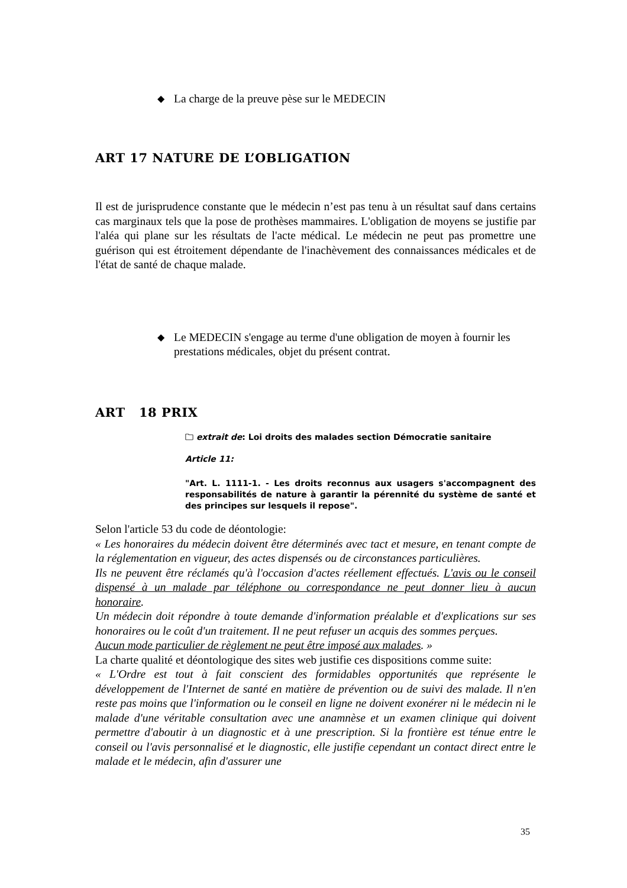◆ La charge de la preuve pèse sur le MEDECIN
ART 17 NATURE DE L’OBLIGATION
Il est de jurisprudence constante que le médecin n’est pas tenu à un résultat sauf dans certains cas marginaux tels que la pose de prothèses mammaires. L'obligation de moyens se justifie par l'aléa qui plane sur les résultats de l'acte médical. Le médecin ne peut pas promettre une guérison qui est étroitement dépendante de l'inachèvement des connaissances médicales et de l'état de santé de chaque malade.
◆ Le MEDECIN s'engage au terme d'une obligation de moyen à fournir les prestations médicales, objet du présent contrat.
ART 18 PRIX
🗀 extrait de: Loi droits des malades section Démocratie sanitaire
Article 11:
"Art. L. 1111-1. - Les droits reconnus aux usagers s'accompagnent des responsabilités de nature à garantir la pérennité du système de santé et des principes sur lesquels il repose".
Selon l'article 53 du code de déontologie:
« Les honoraires du médecin doivent être déterminés avec tact et mesure, en tenant compte de la réglementation en vigueur, des actes dispensés ou de circonstances particulières.
Ils ne peuvent être réclamés qu'à l'occasion d'actes réellement effectués. L'avis ou le conseil dispensé à un malade par téléphone ou correspondance ne peut donner lieu à aucun honoraire.
Un médecin doit répondre à toute demande d'information préalable et d'explications sur ses honoraires ou le coût d'un traitement. Il ne peut refuser un acquis des sommes perçues.
Aucun mode particulier de règlement ne peut être imposé aux malades. »
La charte qualité et déontologique des sites web justifie ces dispositions comme suite:
« L'Ordre est tout à fait conscient des formidables opportunités que représente le développement de l'Internet de santé en matière de prévention ou de suivi des malade. Il n'en reste pas moins que l'information ou le conseil en ligne ne doivent exonérer ni le médecin ni le malade d'une véritable consultation avec une anamnèse et un examen clinique qui doivent permettre d'aboutir à un diagnostic et à une prescription. Si la frontière est ténue entre le conseil ou l'avis personnalisé et le diagnostic, elle justifie cependant un contact direct entre le malade et le médecin, afin d'assurer une
35